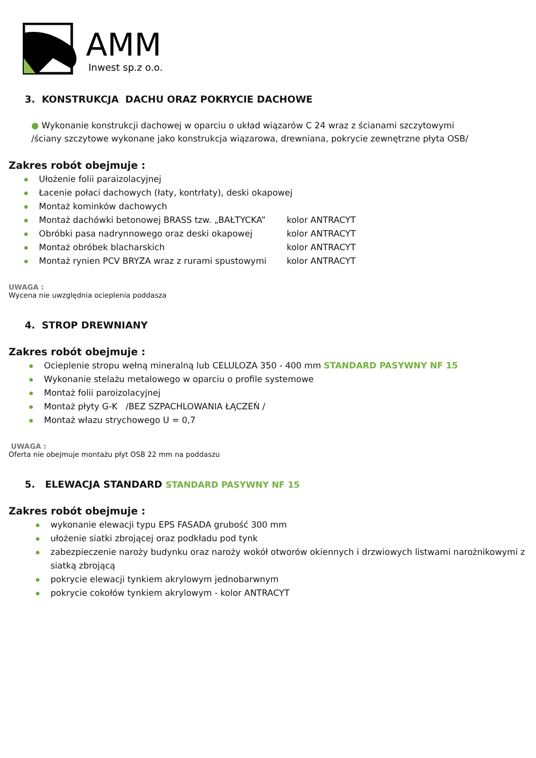AMM
Inwest sp.z o.o.
3. KONSTRUKCJA DACHU ORAZ POKRYCIE DACHOWE
● Wykonanie konstrukcji dachowej w oparciu o układ wiązarów C 24 wraz z ścianami szczytowymi
/ściany szczytowe wykonane jako konstrukcja wiązarowa, drewniana, pokrycie zewnętrzne płyta OSB/
Zakres robót obejmuje :
Ułożenie folii paraizolacyjnej
Łacenie połaci dachowych (łaty, kontrłaty), deski okapowej
Montaż kominków dachowych
Montaż dachówki betonowej BRASS tzw. „BAŁTYCKA” kolor ANTRACYT
Obróbki pasa nadrynnowego oraz deski okapowej kolor ANTRACYT
Montaż obróbek blacharskich kolor ANTRACYT
Montaż rynien PCV BRYZA wraz z rurami spustowymi kolor ANTRACYT
UWAGA :
Wycena nie uwzględnia ocieplenia poddasza
4. STROP DREWNIANY
Zakres robót obejmuje :
Ocieplenie stropu wełną mineralną lub CELULOZA 350 - 400 mm STANDARD PASYWNY NF 15
Wykonanie stelażu metalowego w oparciu o profile systemowe
Montaż folii paroizolacyjnej
Montaż płyty G-K /BEZ SZPACHLOWANIA ŁĄCZEŃ /
Montaż włazu strychowego U = 0,7
UWAGA :
Oferta nie obejmuje montażu płyt OSB 22 mm na poddaszu
5. ELEWACJA STANDARD STANDARD PASYWNY NF 15
Zakres robót obejmuje :
wykonanie elewacji typu EPS FASADA grubość 300 mm
ułożenie siatki zbrojącej oraz podkładu pod tynk
zabezpieczenie naroży budynku oraz naroży wokół otworów okiennych i drzwiowych listwami narożnikowymi z siatką zbrojącą
pokrycie elewacji tynkiem akrylowym jednobarwnym
pokrycie cokołów tynkiem akrylowym - kolor ANTRACYT